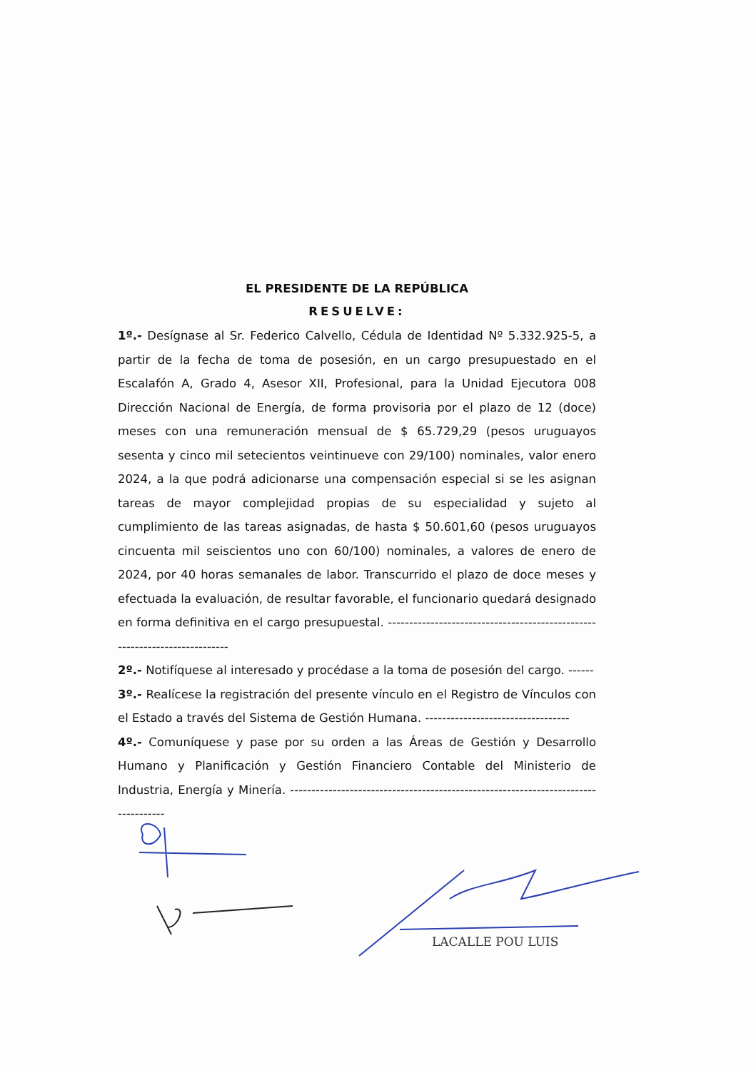EL PRESIDENTE DE LA REPÚBLICA
RESUELVE:
1º.- Desígnase al Sr. Federico Calvello, Cédula de Identidad Nº 5.332.925-5, a partir de la fecha de toma de posesión, en un cargo presupuestado en el Escalafón A, Grado 4, Asesor XII, Profesional, para la Unidad Ejecutora 008 Dirección Nacional de Energía, de forma provisoria por el plazo de 12 (doce) meses con una remuneración mensual de $ 65.729,29 (pesos uruguayos sesenta y cinco mil setecientos veintinueve con 29/100) nominales, valor enero 2024, a la que podrá adicionarse una compensación especial si se les asignan tareas de mayor complejidad propias de su especialidad y sujeto al cumplimiento de las tareas asignadas, de hasta $ 50.601,60 (pesos uruguayos cincuenta mil seiscientos uno con 60/100) nominales, a valores de enero de 2024, por 40 horas semanales de labor. Transcurrido el plazo de doce meses y efectuada la evaluación, de resultar favorable, el funcionario quedará designado en forma definitiva en el cargo presupuestal. ---------------------------------------------------------------------------
2º.- Notifíquese al interesado y procédase a la toma de posesión del cargo. ------
3º.- Realícese la registración del presente vínculo en el Registro de Vínculos con el Estado a través del Sistema de Gestión Humana. ----------------------------------
4º.- Comuníquese y pase por su orden a las Áreas de Gestión y Desarrollo Humano y Planificación y Gestión Financiero Contable del Ministerio de Industria, Energía y Minería. -----------------------------------------------------------------------------------
LACALLE POU LUIS